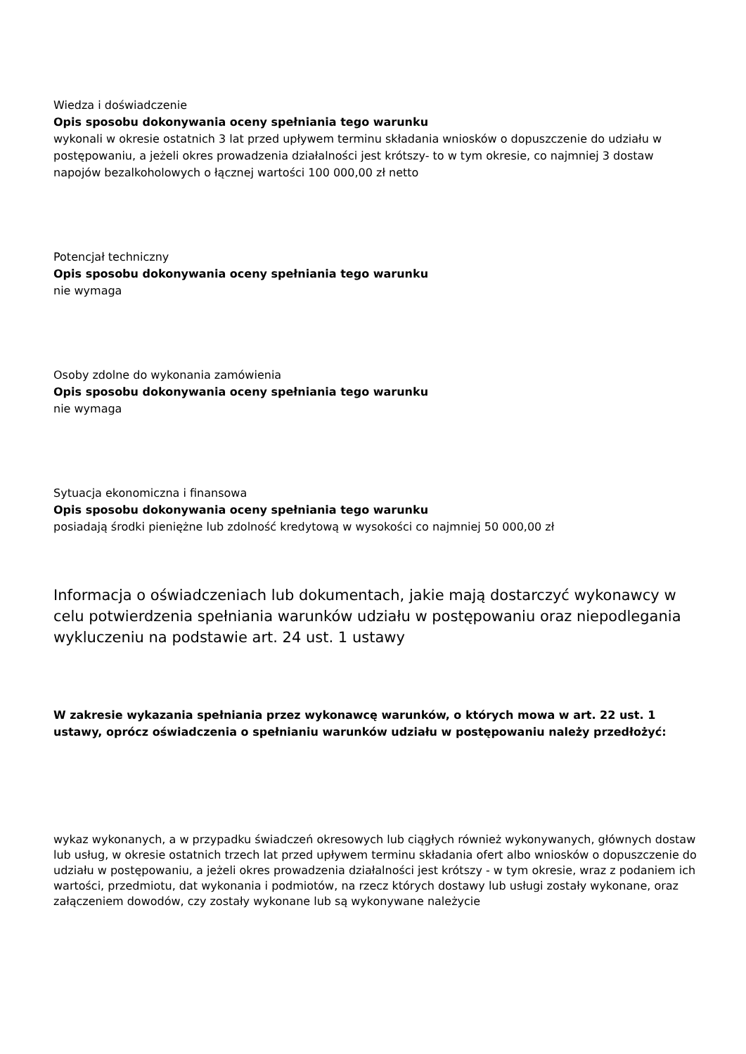Wiedza i doświadczenie
Opis sposobu dokonywania oceny spełniania tego warunku
wykonali w okresie ostatnich 3 lat przed upływem terminu składania wniosków o dopuszczenie do udziału w postępowaniu, a jeżeli okres prowadzenia działalności jest krótszy- to w tym okresie, co najmniej 3 dostaw napojów bezalkoholowych o łącznej wartości 100 000,00 zł netto
Potencjał techniczny
Opis sposobu dokonywania oceny spełniania tego warunku
nie wymaga
Osoby zdolne do wykonania zamówienia
Opis sposobu dokonywania oceny spełniania tego warunku
nie wymaga
Sytuacja ekonomiczna i finansowa
Opis sposobu dokonywania oceny spełniania tego warunku
posiadają środki pieniężne lub zdolność kredytową w wysokości co najmniej 50 000,00 zł
Informacja o oświadczeniach lub dokumentach, jakie mają dostarczyć wykonawcy w celu potwierdzenia spełniania warunków udziału w postępowaniu oraz niepodlegania wykluczeniu na podstawie art. 24 ust. 1 ustawy
W zakresie wykazania spełniania przez wykonawcę warunków, o których mowa w art. 22 ust. 1 ustawy, oprócz oświadczenia o spełnianiu warunków udziału w postępowaniu należy przedłożyć:
wykaz wykonanych, a w przypadku świadczeń okresowych lub ciągłych również wykonywanych, głównych dostaw lub usług, w okresie ostatnich trzech lat przed upływem terminu składania ofert albo wniosków o dopuszczenie do udziału w postępowaniu, a jeżeli okres prowadzenia działalności jest krótszy - w tym okresie, wraz z podaniem ich wartości, przedmiotu, dat wykonania i podmiotów, na rzecz których dostawy lub usługi zostały wykonane, oraz załączeniem dowodów, czy zostały wykonane lub są wykonywane należycie